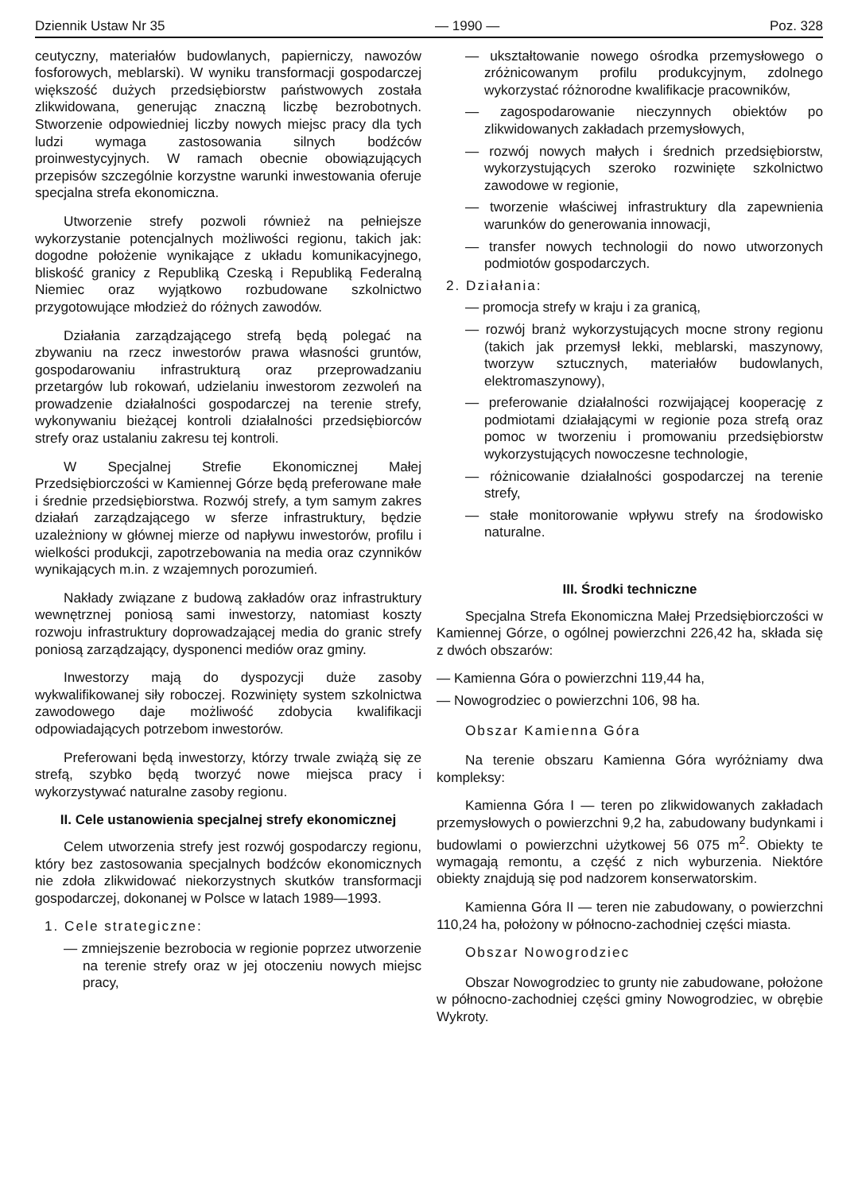Dziennik Ustaw Nr 35 — 1990 — Poz. 328
ceutyczny, materiałów budowlanych, papierniczy, nawozów fosforowych, meblarski). W wyniku transformacji gospodarczej większość dużych przedsiębiorstw państwowych została zlikwidowana, generując znaczną liczbę bezrobotnych. Stworzenie odpowiedniej liczby nowych miejsc pracy dla tych ludzi wymaga zastosowania silnych bodźców proinwestycyjnych. W ramach obecnie obowiązujących przepisów szczególnie korzystne warunki inwestowania oferuje specjalna strefa ekonomiczna.
Utworzenie strefy pozwoli również na pełniejsze wykorzystanie potencjalnych możliwości regionu, takich jak: dogodne położenie wynikające z układu komunikacyjnego, bliskość granicy z Republiką Czeską i Republiką Federalną Niemiec oraz wyjątkowo rozbudowane szkolnictwo przygotowujące młodzież do różnych zawodów.
Działania zarządzającego strefą będą polegać na zbywaniu na rzecz inwestorów prawa własności gruntów, gospodarowaniu infrastrukturą oraz przeprowadzaniu przetargów lub rokowań, udzielaniu inwestorom zezwoleń na prowadzenie działalności gospodarczej na terenie strefy, wykonywaniu bieżącej kontroli działalności przedsiębiorców strefy oraz ustalaniu zakresu tej kontroli.
W Specjalnej Strefie Ekonomicznej Małej Przedsiębiorczości w Kamiennej Górze będą preferowane małe i średnie przedsiębiorstwa. Rozwój strefy, a tym samym zakres działań zarządzającego w sferze infrastruktury, będzie uzależniony w głównej mierze od napływu inwestorów, profilu i wielkości produkcji, zapotrzebowania na media oraz czynników wynikających m.in. z wzajemnych porozumień.
Nakłady związane z budową zakładów oraz infrastruktury wewnętrznej poniosą sami inwestorzy, natomiast koszty rozwoju infrastruktury doprowadzającej media do granic strefy poniosą zarządzający, dysponenci mediów oraz gminy.
Inwestorzy mają do dyspozycji duże zasoby wykwalifikowanej siły roboczej. Rozwinięty system szkolnictwa zawodowego daje możliwość zdobycia kwalifikacji odpowiadających potrzebom inwestorów.
Preferowani będą inwestorzy, którzy trwale zwiążą się ze strefą, szybko będą tworzyć nowe miejsca pracy i wykorzystywać naturalne zasoby regionu.
II. Cele ustanowienia specjalnej strefy ekonomicznej
Celem utworzenia strefy jest rozwój gospodarczy regionu, który bez zastosowania specjalnych bodźców ekonomicznych nie zdoła zlikwidować niekorzystnych skutków transformacji gospodarczej, dokonanej w Polsce w latach 1989—1993.
1. Cele strategiczne:
— zmniejszenie bezrobocia w regionie poprzez utworzenie na terenie strefy oraz w jej otoczeniu nowych miejsc pracy,
— ukształtowanie nowego ośrodka przemysłowego o zróżnicowanym profilu produkcyjnym, zdolnego wykorzystać różnorodne kwalifikacje pracowników,
— zagospodarowanie nieczynnych obiektów po zlikwidowanych zakładach przemysłowych,
— rozwój nowych małych i średnich przedsiębiorstw, wykorzystujących szeroko rozwinięte szkolnictwo zawodowe w regionie,
— tworzenie właściwej infrastruktury dla zapewnienia warunków do generowania innowacji,
— transfer nowych technologii do nowo utworzonych podmiotów gospodarczych.
2. Działania:
— promocja strefy w kraju i za granicą,
— rozwój branż wykorzystujących mocne strony regionu (takich jak przemysł lekki, meblarski, maszynowy, tworzyw sztucznych, materiałów budowlanych, elektromaszynowy),
— preferowanie działalności rozwijającej kooperację z podmiotami działającymi w regionie poza strefą oraz pomoc w tworzeniu i promowaniu przedsiębiorstw wykorzystujących nowoczesne technologie,
— różnicowanie działalności gospodarczej na terenie strefy,
— stałe monitorowanie wpływu strefy na środowisko naturalne.
III. Środki techniczne
Specjalna Strefa Ekonomiczna Małej Przedsiębiorczości w Kamiennej Górze, o ogólnej powierzchni 226,42 ha, składa się z dwóch obszarów:
— Kamienna Góra o powierzchni 119,44 ha,
— Nowogrodziec o powierzchni 106, 98 ha.
Obszar Kamienna Góra
Na terenie obszaru Kamienna Góra wyróżniamy dwa kompleksy:
Kamienna Góra I — teren po zlikwidowanych zakładach przemysłowych o powierzchni 9,2 ha, zabudowany budynkami i budowlami o powierzchni użytkowej 56 075 m<sup>2</sup>. Obiekty te wymagają remontu, a część z nich wyburzenia. Niektóre obiekty znajdują się pod nadzorem konserwatorskim.
Kamienna Góra II — teren nie zabudowany, o powierzchni 110,24 ha, położony w północno-zachodniej części miasta.
Obszar Nowogrodziec
Obszar Nowogrodziec to grunty nie zabudowane, położone w północno-zachodniej części gminy Nowogrodziec, w obrębie Wykroty.